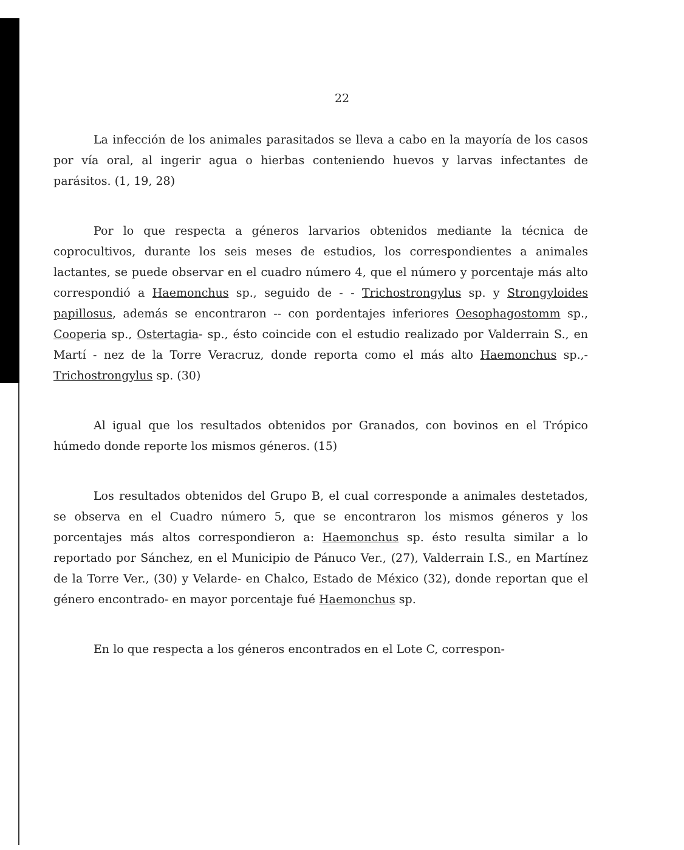22
La infección de los animales parasitados se lleva a cabo en la mayoría de los casos por vía oral, al ingerir agua o hierbas conteniendo huevos y larvas infectantes de parásitos. (1, 19, 28)
Por lo que respecta a géneros larvarios obtenidos mediante la técnica de coprocultivos, durante los seis meses de estudios, los correspondientes a animales lactantes, se puede observar en el cuadro número 4, que el número y porcentaje más alto correspondió a Haemonchus sp., seguido de - - Trichostrongylus sp. y Strongyloides papillosus, además se encontraron -- con pordentajes inferiores Oesophagostomm sp., Cooperia sp., Ostertagia- sp., ésto coincide con el estudio realizado por Valderrain S., en Martí - nez de la Torre Veracruz, donde reporta como el más alto Haemonchus sp.,- Trichostrongylus sp. (30)
Al igual que los resultados obtenidos por Granados, con bovinos en el Trópico húmedo donde reporte los mismos géneros. (15)
Los resultados obtenidos del Grupo B, el cual corresponde a animales destetados, se observa en el Cuadro número 5, que se encontraron los mismos géneros y los porcentajes más altos correspondieron a: Haemonchus sp. ésto resulta similar a lo reportado por Sánchez, en el Municipio de Pánuco Ver., (27), Valderrain I.S., en Martínez de la Torre Ver., (30) y Velarde- en Chalco, Estado de México (32), donde reportan que el género encontrado- en mayor porcentaje fué Haemonchus sp.
En lo que respecta a los géneros encontrados en el Lote C, correspon-